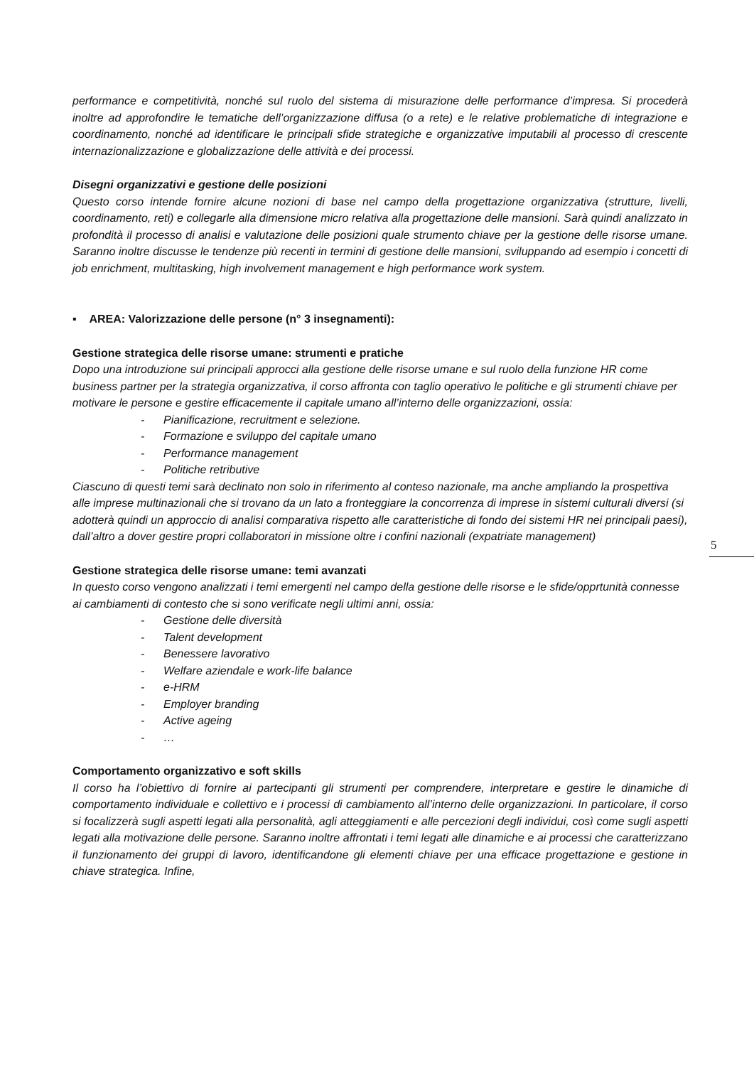performance e competitività, nonché sul ruolo del sistema di misurazione delle performance d’impresa. Si procederà inoltre ad approfondire le tematiche dell’organizzazione diffusa (o a rete) e le relative problematiche di integrazione e coordinamento, nonché ad identificare le principali sfide strategiche e organizzative imputabili al processo di crescente internazionalizzazione e globalizzazione delle attività e dei processi.
Disegni organizzativi e gestione delle posizioni
Questo corso intende fornire alcune nozioni di base nel campo della progettazione organizzativa (strutture, livelli, coordinamento, reti) e collegarle alla dimensione micro relativa alla progettazione delle mansioni. Sarà quindi analizzato in profondità il processo di analisi e valutazione delle posizioni quale strumento chiave per la gestione delle risorse umane. Saranno inoltre discusse le tendenze più recenti in termini di gestione delle mansioni, sviluppando ad esempio i concetti di job enrichment, multitasking, high involvement management e high performance work system.
▪ AREA: Valorizzazione delle persone (n° 3 insegnamenti):
Gestione strategica delle risorse umane: strumenti e pratiche
Dopo una introduzione sui principali approcci alla gestione delle risorse umane e sul ruolo della funzione HR come business partner per la strategia organizzativa, il corso affronta con taglio operativo le politiche e gli strumenti chiave per motivare le persone e gestire efficacemente il capitale umano all’interno delle organizzazioni, ossia:
- Pianificazione, recruitment e selezione.
- Formazione e sviluppo del capitale umano
- Performance management
- Politiche retributive
Ciascuno di questi temi sarà declinato non solo in riferimento al conteso nazionale, ma anche ampliando la prospettiva alle imprese multinazionali che si trovano da un lato a fronteggiare la concorrenza di imprese in sistemi culturali diversi (si adotterà quindi un approccio di analisi comparativa rispetto alle caratteristiche di fondo dei sistemi HR nei principali paesi), dall’altro a dover gestire propri collaboratori in missione oltre i confini nazionali (expatriate management)
Gestione strategica delle risorse umane: temi avanzati
In questo corso vengono analizzati i temi emergenti nel campo della gestione delle risorse e le sfide/opprtunità connesse ai cambiamenti di contesto che si sono verificate negli ultimi anni, ossia:
- Gestione delle diversità
- Talent development
- Benessere lavorativo
- Welfare aziendale e work-life balance
- e-HRM
- Employer branding
- Active ageing
- …
Comportamento organizzativo e soft skills
Il corso ha l’obiettivo di fornire ai partecipanti gli strumenti per comprendere, interpretare e gestire le dinamiche di comportamento individuale e collettivo e i processi di cambiamento all’interno delle organizzazioni. In particolare, il corso si focalizzerà sugli aspetti legati alla personalità, agli atteggiamenti e alle percezioni degli individui, così come sugli aspetti legati alla motivazione delle persone. Saranno inoltre affrontati i temi legati alle dinamiche e ai processi che caratterizzano il funzionamento dei gruppi di lavoro, identificandone gli elementi chiave per una efficace progettazione e gestione in chiave strategica. Infine,
5